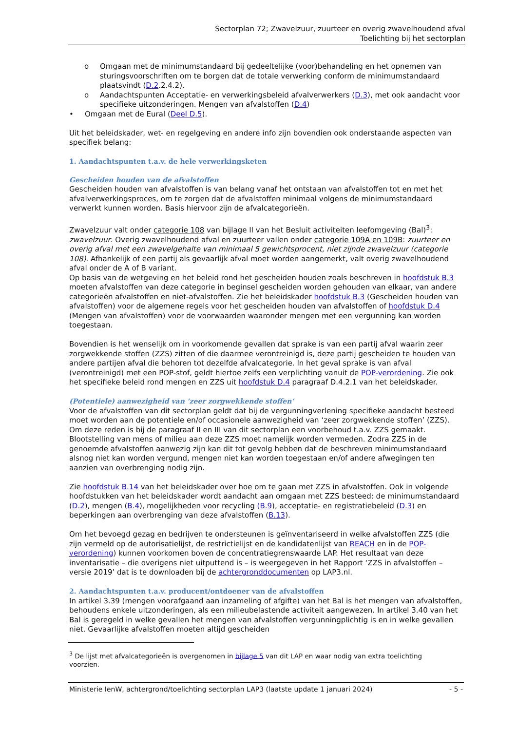Sectorplan 72; Zwavelzuur, zuurteer en overig zwavelhoudend afval
Toelichting bij het sectorplan
o Omgaan met de minimumstandaard bij gedeeltelijke (voor)behandeling en het opnemen van sturingsvoorschriften om te borgen dat de totale verwerking conform de minimumstandaard plaatsvindt (D.2.2.4.2).
o Aandachtspunten Acceptatie- en verwerkingsbeleid afvalverwerkers (D.3), met ook aandacht voor specifieke uitzonderingen. Mengen van afvalstoffen (D.4)
• Omgaan met de Eural (Deel D.5).
Uit het beleidskader, wet- en regelgeving en andere info zijn bovendien ook onderstaande aspecten van specifiek belang:
1. Aandachtspunten t.a.v. de hele verwerkingsketen
Gescheiden houden van de afvalstoffen
Gescheiden houden van afvalstoffen is van belang vanaf het ontstaan van afvalstoffen tot en met het afvalverwerkingsproces, om te zorgen dat de afvalstoffen minimaal volgens de minimumstandaard verwerkt kunnen worden. Basis hiervoor zijn de afvalcategorieën.
Zwavelzuur valt onder categorie 108 van bijlage II van het Besluit activiteiten leefomgeving (Bal)<sup>3</sup>: zwavelzuur. Overig zwavelhoudend afval en zuurteer vallen onder categorie 109A en 109B: zuurteer en overig afval met een zwavelgehalte van minimaal 5 gewichtsprocent, niet zijnde zwavelzuur (categorie 108). Afhankelijk of een partij als gevaarlijk afval moet worden aangemerkt, valt overig zwavelhoudend afval onder de A of B variant.
Op basis van de wetgeving en het beleid rond het gescheiden houden zoals beschreven in hoofdstuk B.3 moeten afvalstoffen van deze categorie in beginsel gescheiden worden gehouden van elkaar, van andere categorieën afvalstoffen en niet-afvalstoffen. Zie het beleidskader hoofdstuk B.3 (Gescheiden houden van afvalstoffen) voor de algemene regels voor het gescheiden houden van afvalstoffen of hoofdstuk D.4 (Mengen van afvalstoffen) voor de voorwaarden waaronder mengen met een vergunning kan worden toegestaan.
Bovendien is het wenselijk om in voorkomende gevallen dat sprake is van een partij afval waarin zeer zorgwekkende stoffen (ZZS) zitten of die daarmee verontreinigd is, deze partij gescheiden te houden van andere partijen afval die behoren tot dezelfde afvalcategorie. In het geval sprake is van afval (verontreinigd) met een POP-stof, geldt hiertoe zelfs een verplichting vanuit de POP-verordening. Zie ook het specifieke beleid rond mengen en ZZS uit hoofdstuk D.4 paragraaf D.4.2.1 van het beleidskader.
(Potentiele) aanwezigheid van ‘zeer zorgwekkende stoffen’
Voor de afvalstoffen van dit sectorplan geldt dat bij de vergunningverlening specifieke aandacht besteed moet worden aan de potentiele en/of occasionele aanwezigheid van ‘zeer zorgwekkende stoffen’ (ZZS). Om deze reden is bij de paragraaf II en III van dit sectorplan een voorbehoud t.a.v. ZZS gemaakt. Blootstelling van mens of milieu aan deze ZZS moet namelijk worden vermeden. Zodra ZZS in de genoemde afvalstoffen aanwezig zijn kan dit tot gevolg hebben dat de beschreven minimumstandaard alsnog niet kan worden vergund, mengen niet kan worden toegestaan en/of andere afwegingen ten aanzien van overbrenging nodig zijn.
Zie hoofdstuk B.14 van het beleidskader over hoe om te gaan met ZZS in afvalstoffen. Ook in volgende hoofdstukken van het beleidskader wordt aandacht aan omgaan met ZZS besteed: de minimumstandaard (D.2), mengen (B.4), mogelijkheden voor recycling (B.9), acceptatie- en registratiebeleid (D.3) en beperkingen aan overbrenging van deze afvalstoffen (B.13).
Om het bevoegd gezag en bedrijven te ondersteunen is geïnventariseerd in welke afvalstoffen ZZS (die zijn vermeld op de autorisatielijst, de restrictielijst en de kandidatenlijst van REACH en in de POP-verordening) kunnen voorkomen boven de concentratiegrenswaarde LAP. Het resultaat van deze inventarisatie – die overigens niet uitputtend is – is weergegeven in het Rapport ‘ZZS in afvalstoffen – versie 2019’ dat is te downloaden bij de achtergronddocumenten op LAP3.nl.
2. Aandachtspunten t.a.v. producent/ontdoener van de afvalstoffen
In artikel 3.39 (mengen voorafgaand aan inzameling of afgifte) van het Bal is het mengen van afvalstoffen, behoudens enkele uitzonderingen, als een milieubelastende activiteit aangewezen. In artikel 3.40 van het Bal is geregeld in welke gevallen het mengen van afvalstoffen vergunningplichtig is en in welke gevallen niet. Gevaarlijke afvalstoffen moeten altijd gescheiden
<sup>3</sup> De lijst met afvalcategorieën is overgenomen in bijlage 5 van dit LAP en waar nodig van extra toelichting voorzien.
Ministerie IenW, achtergrond/toelichting sectorplan LAP3 (laatste update 1 januari 2024) - 5 -